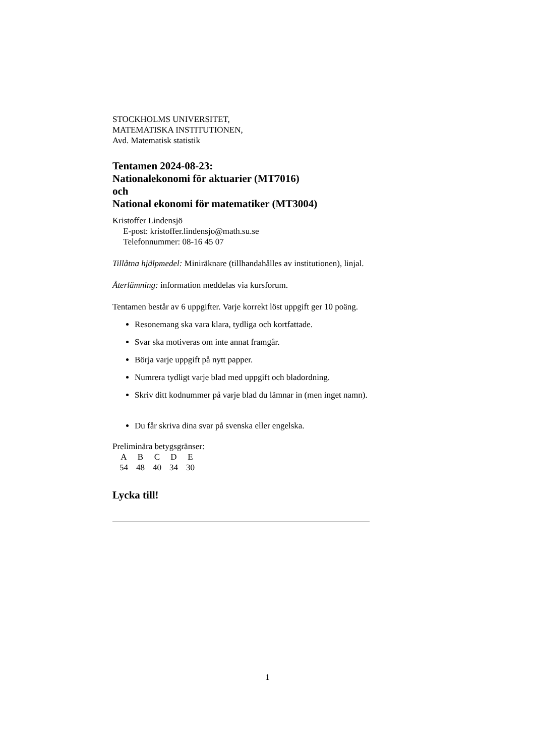STOCKHOLMS UNIVERSITET,
MATEMATISKA INSTITUTIONEN,
Avd. Matematisk statistik
Tentamen 2024-08-23:
Nationalekonomi för aktuarier (MT7016)
och
National ekonomi för matematiker (MT3004)
Kristoffer Lindensjö
E-post: kristoffer.lindensjo@math.su.se
Telefonnummer: 08-16 45 07
Tillåtna hjälpmedel: Miniräknare (tillhandahålles av institutionen), linjal.
Återlämning: information meddelas via kursforum.
Tentamen består av 6 uppgifter. Varje korrekt löst uppgift ger 10 poäng.
Resonemang ska vara klara, tydliga och kortfattade.
Svar ska motiveras om inte annat framgår.
Börja varje uppgift på nytt papper.
Numrera tydligt varje blad med uppgift och bladordning.
Skriv ditt kodnummer på varje blad du lämnar in (men inget namn).
Du får skriva dina svar på svenska eller engelska.
Preliminära betygsgränser:
| A | B | C | D | E |
| 54 | 48 | 40 | 34 | 30 |
Lycka till!
1